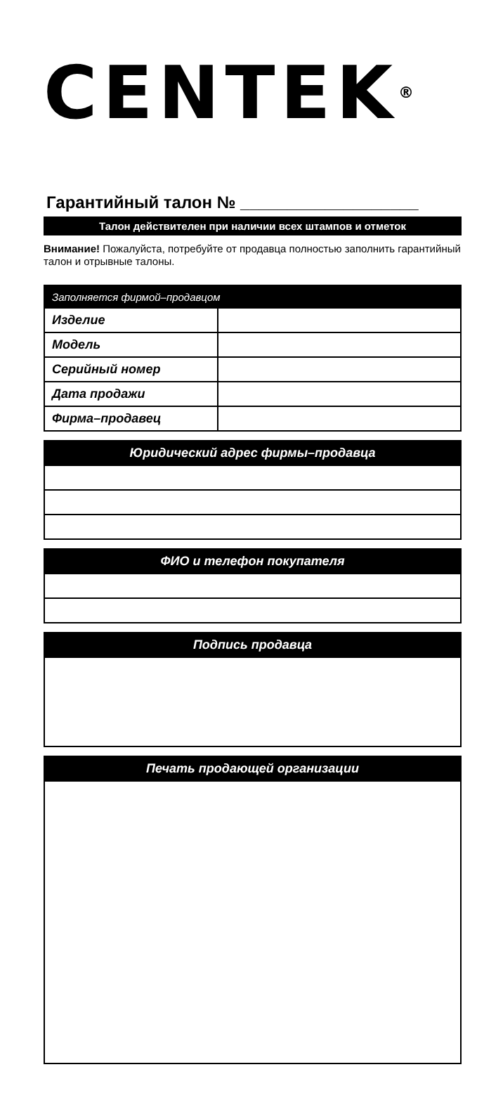CENTEK<sup>®</sup>
Гарантийный талон № ___________________
Талон действителен при наличии всех штампов и отметок
Внимание! Пожалуйста, потребуйте от продавца полностью заполнить гарантийный талон и отрывные талоны.
| Заполняется фирмой–продавцом | |
| Изделие | |
| Модель | |
| Серийный номер | |
| Дата продажи | |
| Фирма–продавец | |
| Юридический адрес фирмы–продавца |
| --- |
| ФИО и телефон покупателя |
| --- |
| Подпись продавца |
| --- |
| Печать продающей организации |
| --- |